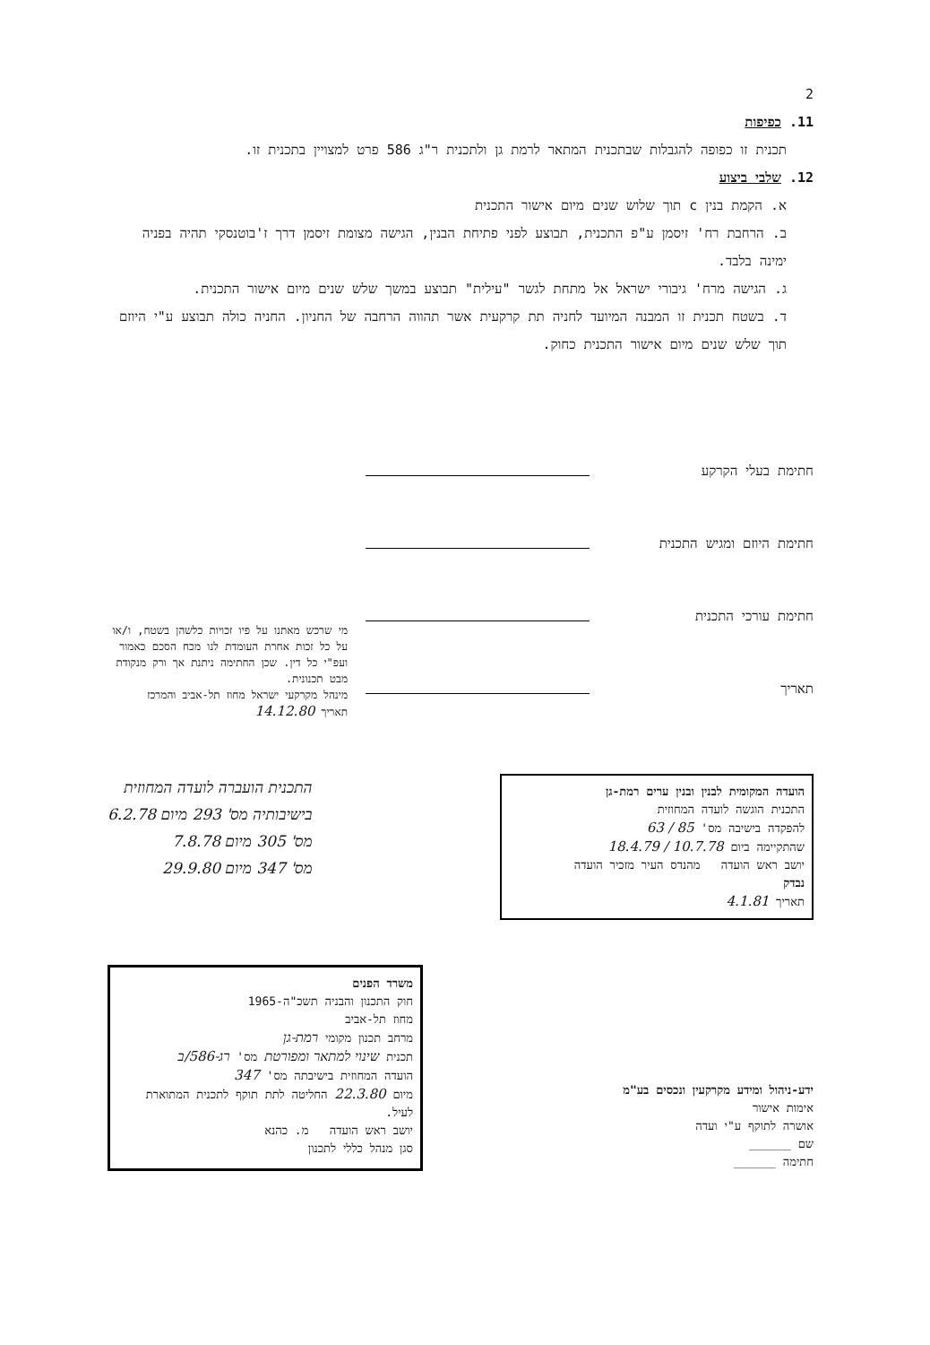2
11. כפיפות
תכנית זו כפופה להגבלות שבתכנית המתאר לרמת גן ולתכנית ר"ג 586 פרט למצויין בתכנית זו.
12. שלבי ביצוע
א. הקמת בנין c תוך שלוש שנים מיום אישור התכנית
ב. הרחבת רח' זיסמן ע"פ התכנית, תבוצע לפני פתיחת הבנין, הגישה מצומת זיסמן דרך ז'בוטנסקי תהיה בפניה ימינה בלבד.
ג. הגישה מרח' גיבורי ישראל אל מתחת לגשר "עילית" תבוצע במשך שלש שנים מיום אישור התכנית.
ד. בשטח תכנית זו המבנה המיועד לחניה תת קרקעית אשר תהווה הרחבה של החניון. החניה כולה תבוצע ע"י היוזם תוך שלש שנים מיום אישור התכנית כחוק.
חתימת בעלי הקרקע
חתימת היוזם ומגיש התכנית
חתימת עורכי התכנית
תאריך
מי שרכש מאתנו על פיו זכויות כלשהן בשטח, ו/או על כל זכות אחרת העומדת לנו מכח הסכם כאמור ועפ"י כל דין. שכן החתימה ניתנת אך ורק מנקודת מבט תכנונית.
מינהל מקרקעי ישראל מחוז תל-אביב והמרכז
תאריך 14.12.80
הועדה המקומית לבנין ובנין ערים רמת-גן
התכנית הוגשה לועדה המחוזית
להפקדה בישיבה מס' 85 / 63
שהתקיימה ביום 10.7.78 / 18.4.79
יושב ראש הועדה מהנדס העיר מזכיר הועדה
נבדק
תאריך 4.1.81
התכנית הועברה לועדה המחוזית
בישיבותיה מס' 293 מיום 6.2.78
מס' 305 מיום 7.8.78
מס' 347 מיום 29.9.80
ידע-ניהול ומידע מקרקעין ונכסים בע"מ
אימות אישור
אושרה לתוקף ע"י ועדה
שם ______
חתימה ______
משרד הפנים
חוק התכנון והבניה תשכ"ה-1965
מחוז תל-אביב
מרחב תכנון מקומי רמת-גן
תכנית שינוי למתאר ומפורטת מס' רג-586/ב
הועדה המחוזית בישיבתה מס' 347
מיום 22.3.80 החליטה לתת תוקף לתכנית המתוארת לעיל.
יושב ראש הועדה מ. כהנא
סגן מנהל כללי לתכנון